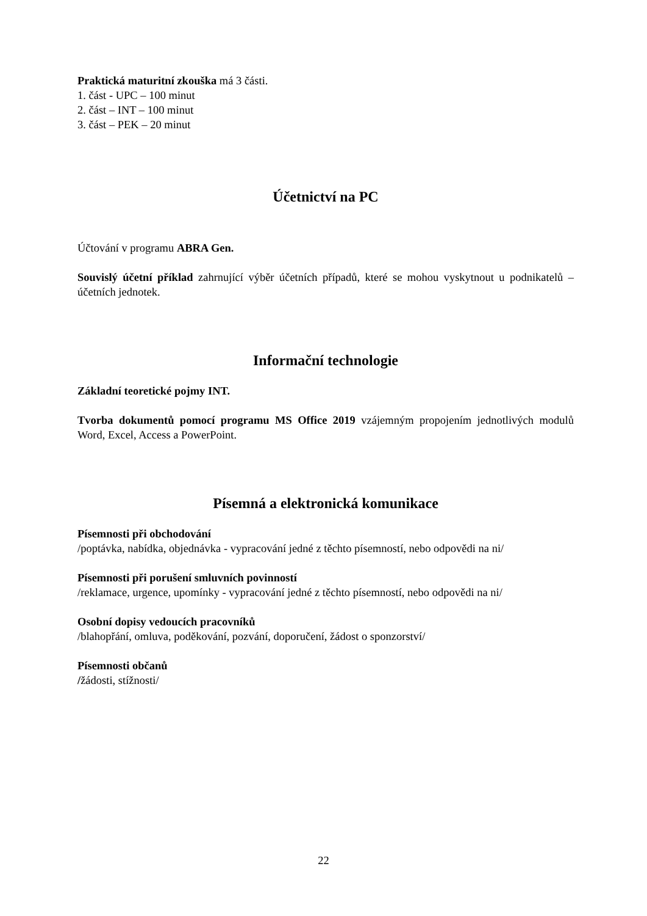Praktická maturitní zkouška má 3 části.
1. část - UPC – 100 minut
2. část – INT – 100 minut
3. část – PEK – 20 minut
Účetnictví na PC
Účtování v programu ABRA Gen.
Souvislý účetní příklad zahrnující výběr účetních případů, které se mohou vyskytnout u podnikatelů – účetních jednotek.
Informační technologie
Základní teoretické pojmy INT.
Tvorba dokumentů pomocí programu MS Office 2019 vzájemným propojením jednotlivých modulů Word, Excel, Access a PowerPoint.
Písemná a elektronická komunikace
Písemnosti při obchodování
/poptávka, nabídka, objednávka - vypracování jedné z těchto písemností, nebo odpovědi na ni/
Písemnosti při porušení smluvních povinností
/reklamace, urgence, upomínky - vypracování jedné z těchto písemností, nebo odpovědi na ni/
Osobní dopisy vedoucích pracovníků
/blahopřání, omluva, poděkování, pozvání, doporučení, žádost o sponzorství/
Písemnosti občanů
/žádosti, stížnosti/
22